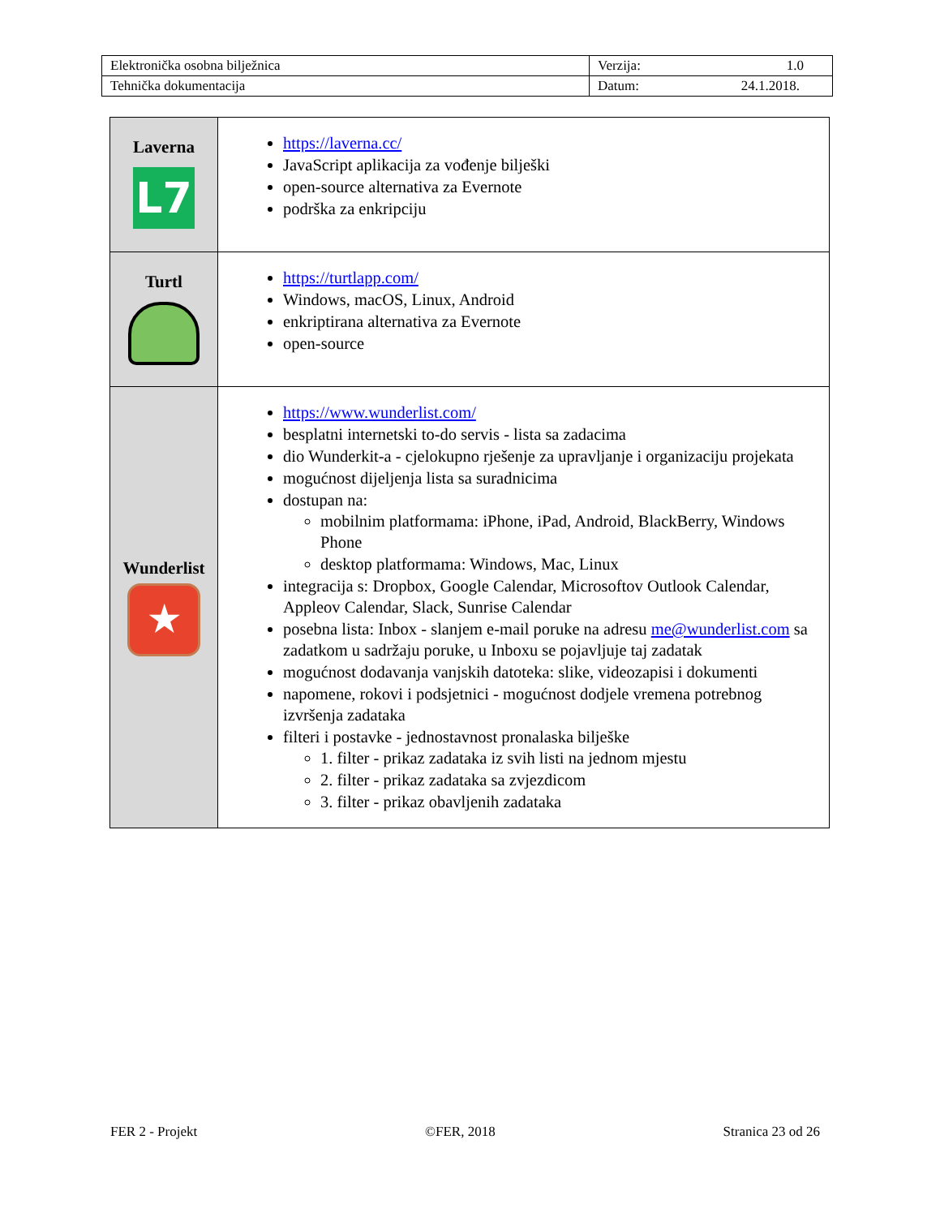| Elektronička osobna bilježnica | Verzija: 1.0 |
| Tehnička dokumentacija | Datum: 24.1.2018. |
| Laverna L7 | https://laverna.cc/ JavaScript aplikacija za vođenje bilješki open-source alternativa za Evernote podrška za enkripciju |
| Turtl | https://turtlapp.com/ Windows, macOS, Linux, Android enkriptirana alternativa za Evernote open-source |
| Wunderlist ★ | https://www.wunderlist.com/ besplatni internetski to-do servis - lista sa zadacima dio Wunderkit-a - cjelokupno rješenje za upravljanje i organizaciju projekata mogućnost dijeljenja lista sa suradnicima dostupan na: mobilnim platformama: iPhone, iPad, Android, BlackBerry, Windows Phone desktop platformama: Windows, Mac, Linux integracija s: Dropbox, Google Calendar, Microsoftov Outlook Calendar, Appleov Calendar, Slack, Sunrise Calendar posebna lista: Inbox - slanjem e-mail poruke na adresu me@wunderlist.com sa zadatkom u sadržaju poruke, u Inboxu se pojavljuje taj zadatak mogućnost dodavanja vanjskih datoteka: slike, videozapisi i dokumenti napomene, rokovi i podsjetnici - mogućnost dodjele vremena potrebnog izvršenja zadataka filteri i postavke - jednostavnost pronalaska bilješke 1. filter - prikaz zadataka iz svih listi na jednom mjestu 2. filter - prikaz zadataka sa zvjezdicom 3. filter - prikaz obavljenih zadataka |
FER 2 - Projekt ©FER, 2018 Stranica 23 od 26